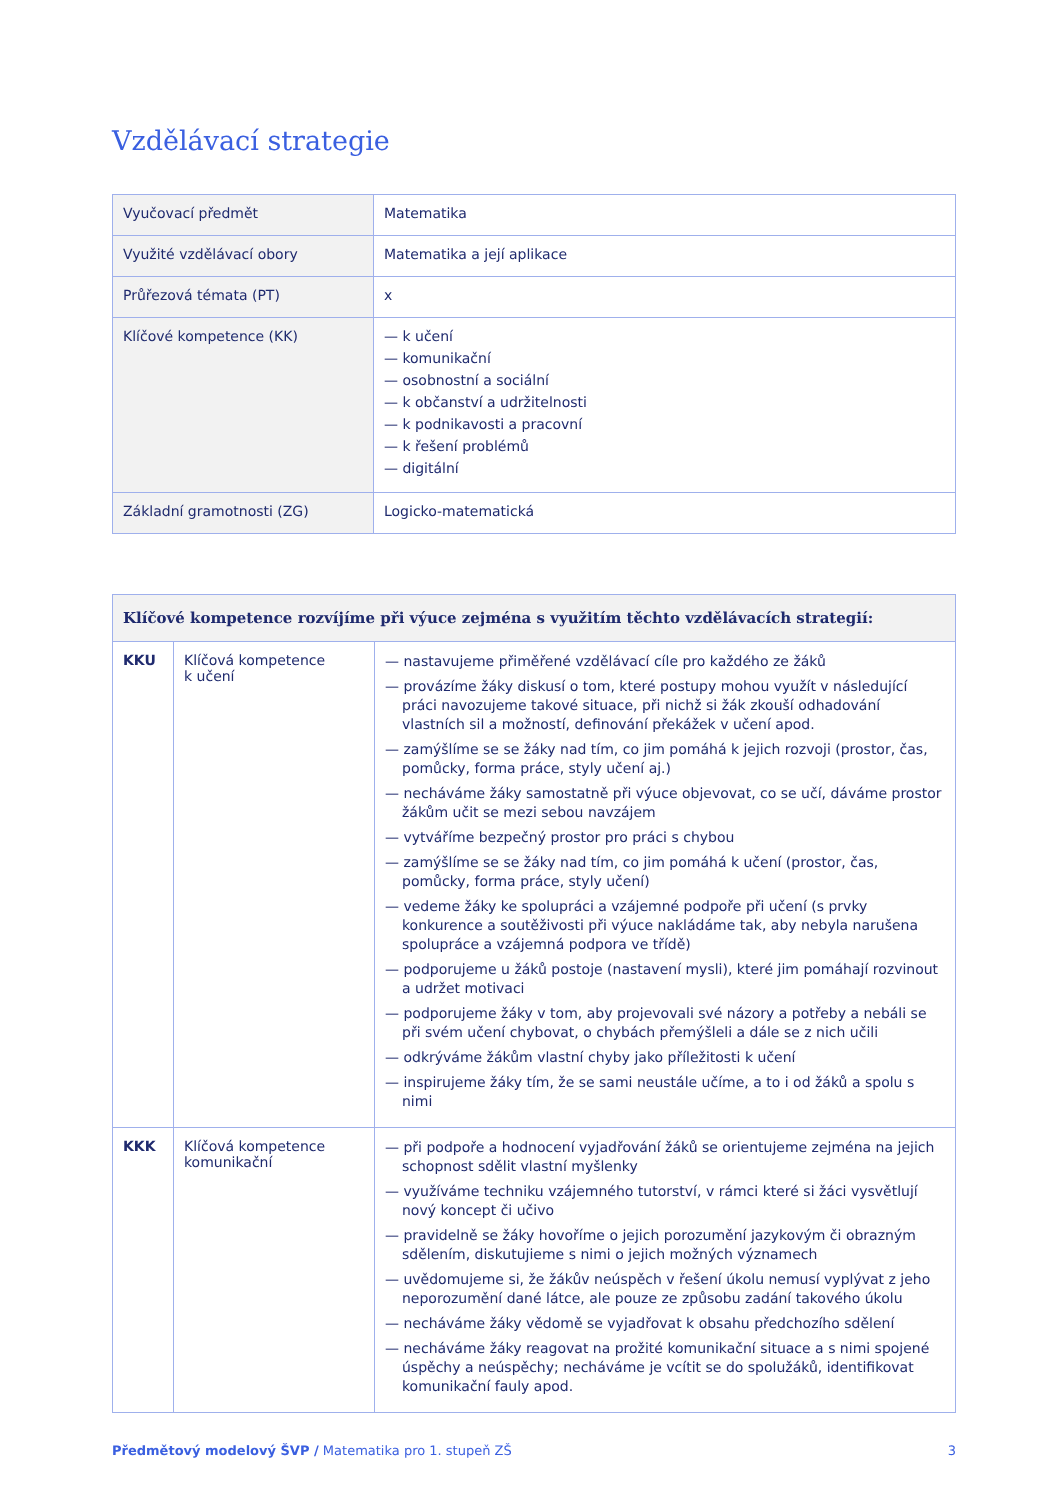Vzdělávací strategie
| Vyučovací předmět | Matematika |
| Využité vzdělávací obory | Matematika a její aplikace |
| Průřezová témata (PT) | x |
| Klíčové kompetence (KK) | — k učení — komunikační — osobnostní a sociální — k občanství a udržitelnosti — k podnikavosti a pracovní — k řešení problémů — digitální |
| Základní gramotnosti (ZG) | Logicko-matematická |
| Klíčové kompetence rozvíjíme při výuce zejména s využitím těchto vzdělávacích strategií: | | |
| --- | --- | --- |
| KKU | Klíčová kompetence k učení | — nastavujeme přiměřené vzdělávací cíle pro každého ze žáků — provázíme žáky diskusí o tom, které postupy mohou využít v následující práci navozujeme takové situace, při nichž si žák zkouší odhadování vlastních sil a možností, definování překážek v učení apod. — zamýšlíme se se žáky nad tím, co jim pomáhá k jejich rozvoji (prostor, čas, pomůcky, forma práce, styly učení aj.) — necháváme žáky samostatně při výuce objevovat, co se učí, dáváme prostor žákům učit se mezi sebou navzájem — vytváříme bezpečný prostor pro práci s chybou — zamýšlíme se se žáky nad tím, co jim pomáhá k učení (prostor, čas, pomůcky, forma práce, styly učení) — vedeme žáky ke spolupráci a vzájemné podpoře při učení (s prvky konkurence a soutěživosti při výuce nakládáme tak, aby nebyla narušena spolupráce a vzájemná podpora ve třídě) — podporujeme u žáků postoje (nastavení mysli), které jim pomáhají rozvinout a udržet motivaci — podporujeme žáky v tom, aby projevovali své názory a potřeby a nebáli se při svém učení chybovat, o chybách přemýšleli a dále se z nich učili — odkrýváme žákům vlastní chyby jako příležitosti k učení — inspirujeme žáky tím, že se sami neustále učíme, a to i od žáků a spolu s nimi |
| KKK | Klíčová kompetence komunikační | — při podpoře a hodnocení vyjadřování žáků se orientujeme zejména na jejich schopnost sdělit vlastní myšlenky — využíváme techniku vzájemného tutorství, v rámci které si žáci vysvětlují nový koncept či učivo — pravidelně se žáky hovoříme o jejich porozumění jazykovým či obrazným sdělením, diskutujieme s nimi o jejich možných významech — uvědomujeme si, že žákův neúspěch v řešení úkolu nemusí vyplývat z jeho neporozumění dané látce, ale pouze ze způsobu zadání takového úkolu — necháváme žáky vědomě se vyjadřovat k obsahu předchozího sdělení — necháváme žáky reagovat na prožité komunikační situace a s nimi spojené úspěchy a neúspěchy; necháváme je vcítit se do spolužáků, identifikovat komunikační fauly apod. |
Předmětový modelový ŠVP / Matematika pro 1. stupeň ZŠ 3